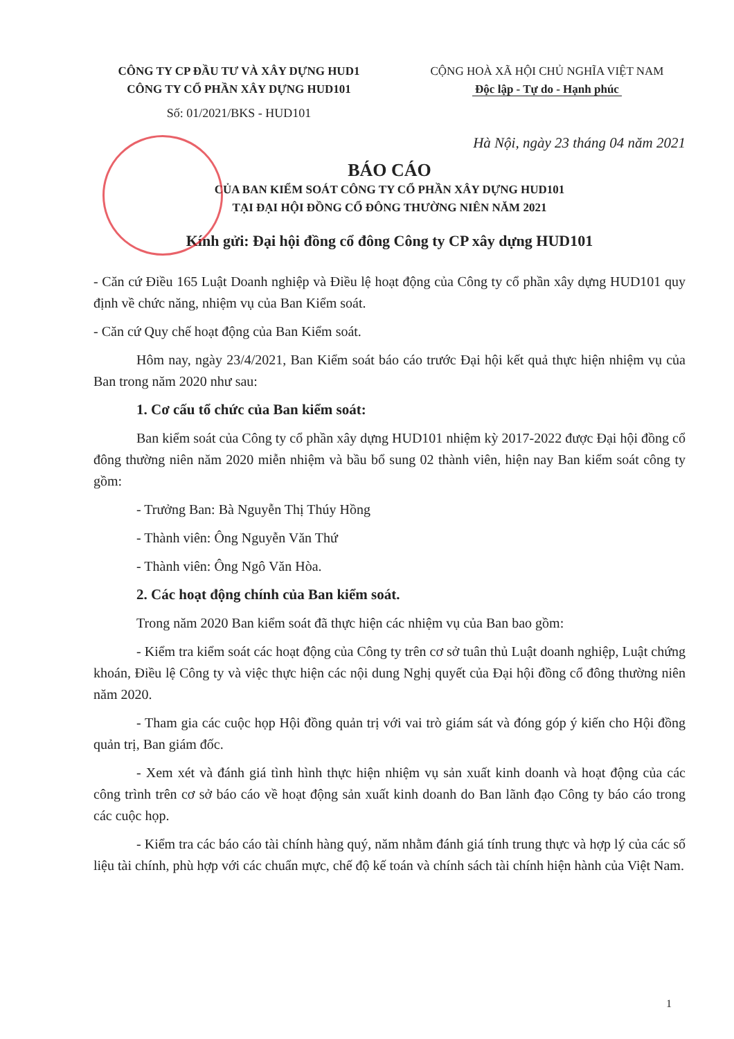CÔNG TY CP ĐẦU TƯ VÀ XÂY DỰNG HUD1
CÔNG TY CỔ PHẦN XÂY DỰNG HUD101
Số: 01/2021/BKS - HUD101
CỘNG HOÀ XÃ HỘI CHỦ NGHĨA VIỆT NAM
Độc lập - Tự do - Hạnh phúc
Hà Nội, ngày 23 tháng 04 năm 2021
BÁO CÁO
CỦA BAN KIỂM SOÁT CÔNG TY CỔ PHẦN XÂY DỰNG HUD101
TẠI ĐẠI HỘI ĐỒNG CỔ ĐÔNG THƯỜNG NIÊN NĂM 2021
Kính gửi: Đại hội đồng cổ đông Công ty CP xây dựng HUD101
- Căn cứ Điều 165 Luật Doanh nghiệp và Điều lệ hoạt động của Công ty cổ phần xây dựng HUD101 quy định về chức năng, nhiệm vụ của Ban Kiểm soát.
- Căn cứ Quy chế hoạt động của Ban Kiểm soát.
Hôm nay, ngày 23/4/2021, Ban Kiểm soát báo cáo trước Đại hội kết quả thực hiện nhiệm vụ của Ban trong năm 2020 như sau:
1. Cơ cấu tổ chức của Ban kiểm soát:
Ban kiểm soát của Công ty cổ phần xây dựng HUD101 nhiệm kỳ 2017-2022 được Đại hội đồng cổ đông thường niên năm 2020 miễn nhiệm và bầu bổ sung 02 thành viên, hiện nay Ban kiểm soát công ty gồm:
- Trưởng Ban: Bà Nguyễn Thị Thúy Hồng
- Thành viên: Ông Nguyễn Văn Thứ
- Thành viên: Ông Ngô Văn Hòa.
2. Các hoạt động chính của Ban kiểm soát.
Trong năm 2020 Ban kiểm soát đã thực hiện các nhiệm vụ của Ban bao gồm:
- Kiểm tra kiểm soát các hoạt động của Công ty trên cơ sở tuân thủ Luật doanh nghiệp, Luật chứng khoán, Điều lệ Công ty và việc thực hiện các nội dung Nghị quyết của Đại hội đồng cổ đông thường niên năm 2020.
- Tham gia các cuộc họp Hội đồng quản trị với vai trò giám sát và đóng góp ý kiến cho Hội đồng quản trị, Ban giám đốc.
- Xem xét và đánh giá tình hình thực hiện nhiệm vụ sản xuất kinh doanh và hoạt động của các công trình trên cơ sở báo cáo về hoạt động sản xuất kinh doanh do Ban lãnh đạo Công ty báo cáo trong các cuộc họp.
- Kiểm tra các báo cáo tài chính hàng quý, năm nhằm đánh giá tính trung thực và hợp lý của các số liệu tài chính, phù hợp với các chuẩn mực, chế độ kế toán và chính sách tài chính hiện hành của Việt Nam.
1